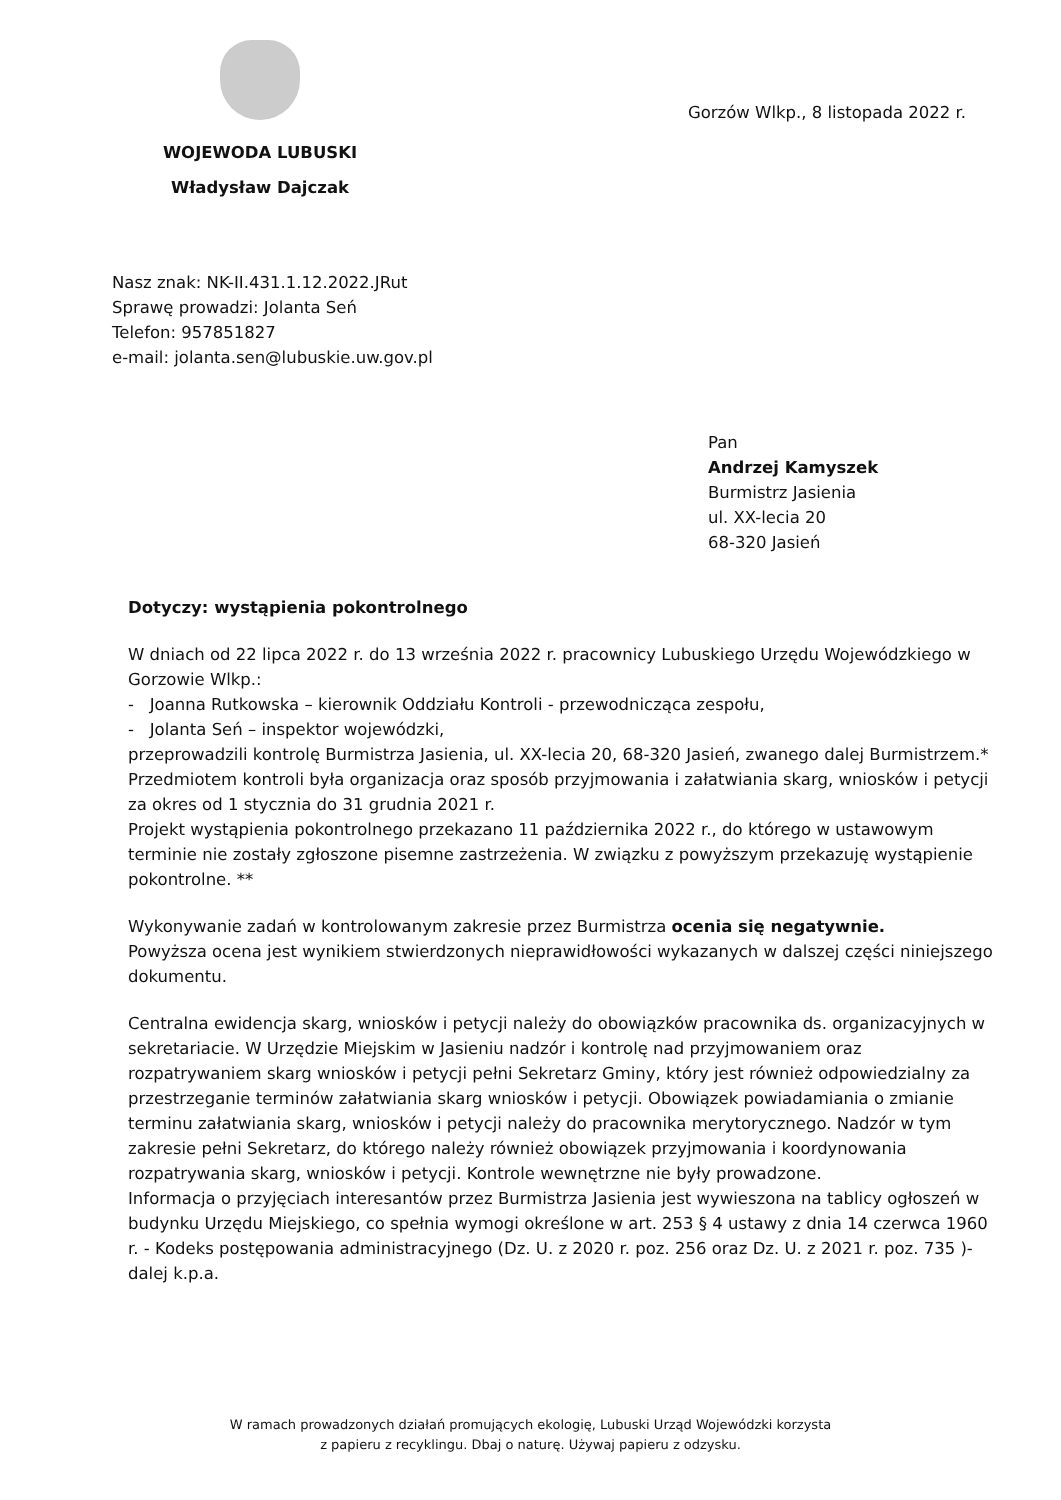WOJEWODA LUBUSKI
Władysław Dajczak
Gorzów Wlkp., 8 listopada 2022 r.
Nasz znak: NK-II.431.1.12.2022.JRut
Sprawę prowadzi: Jolanta Seń
Telefon: 957851827
e-mail: jolanta.sen@lubuskie.uw.gov.pl
Pan
Andrzej Kamyszek
Burmistrz Jasienia
ul. XX-lecia 20
68-320 Jasień
Dotyczy: wystąpienia pokontrolnego
W dniach od 22 lipca 2022 r. do 13 września 2022 r. pracownicy Lubuskiego Urzędu Wojewódzkiego w Gorzowie Wlkp.:
- Joanna Rutkowska – kierownik Oddziału Kontroli - przewodnicząca zespołu,
- Jolanta Seń – inspektor wojewódzki,
przeprowadzili kontrolę Burmistrza Jasienia, ul. XX-lecia 20, 68-320 Jasień, zwanego dalej Burmistrzem.*
Przedmiotem kontroli była organizacja oraz sposób przyjmowania i załatwiania skarg, wniosków i petycji za okres od 1 stycznia do 31 grudnia 2021 r.
Projekt wystąpienia pokontrolnego przekazano 11 października 2022 r., do którego w ustawowym terminie nie zostały zgłoszone pisemne zastrzeżenia. W związku z powyższym przekazuję wystąpienie pokontrolne. **
Wykonywanie zadań w kontrolowanym zakresie przez Burmistrza ocenia się negatywnie.
Powyższa ocena jest wynikiem stwierdzonych nieprawidłowości wykazanych w dalszej części niniejszego dokumentu.
Centralna ewidencja skarg, wniosków i petycji należy do obowiązków pracownika ds. organizacyjnych w sekretariacie. W Urzędzie Miejskim w Jasieniu nadzór i kontrolę nad przyjmowaniem oraz rozpatrywaniem skarg wniosków i petycji pełni Sekretarz Gminy, który jest również odpowiedzialny za przestrzeganie terminów załatwiania skarg wniosków i petycji. Obowiązek powiadamiania o zmianie terminu załatwiania skarg, wniosków i petycji należy do pracownika merytorycznego. Nadzór w tym zakresie pełni Sekretarz, do którego należy również obowiązek przyjmowania i koordynowania rozpatrywania skarg, wniosków i petycji. Kontrole wewnętrzne nie były prowadzone.
Informacja o przyjęciach interesantów przez Burmistrza Jasienia jest wywieszona na tablicy ogłoszeń w budynku Urzędu Miejskiego, co spełnia wymogi określone w art. 253 § 4 ustawy z dnia 14 czerwca 1960 r. - Kodeks postępowania administracyjnego (Dz. U. z 2020 r. poz. 256 oraz Dz. U. z 2021 r. poz. 735 )- dalej k.p.a.
W ramach prowadzonych działań promujących ekologię, Lubuski Urząd Wojewódzki korzysta
z papieru z recyklingu. Dbaj o naturę. Używaj papieru z odzysku.